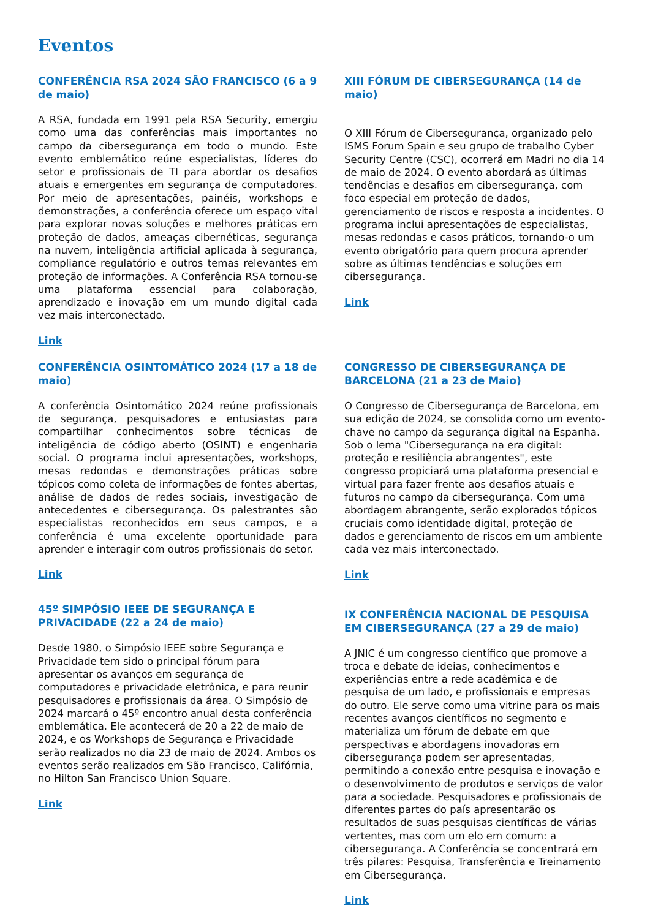Eventos
CONFERÊNCIA RSA 2024 SÃO FRANCISCO (6 a 9 de maio)
A RSA, fundada em 1991 pela RSA Security, emergiu como uma das conferências mais importantes no campo da cibersegurança em todo o mundo. Este evento emblemático reúne especialistas, líderes do setor e profissionais de TI para abordar os desafios atuais e emergentes em segurança de computadores. Por meio de apresentações, painéis, workshops e demonstrações, a conferência oferece um espaço vital para explorar novas soluções e melhores práticas em proteção de dados, ameaças cibernéticas, segurança na nuvem, inteligência artificial aplicada à segurança, compliance regulatório e outros temas relevantes em proteção de informações. A Conferência RSA tornou-se uma plataforma essencial para colaboração, aprendizado e inovação em um mundo digital cada vez mais interconectado.
Link
CONFERÊNCIA OSINTOMÁTICO 2024 (17 a 18 de maio)
A conferência Osintomático 2024 reúne profissionais de segurança, pesquisadores e entusiastas para compartilhar conhecimentos sobre técnicas de inteligência de código aberto (OSINT) e engenharia social. O programa inclui apresentações, workshops, mesas redondas e demonstrações práticas sobre tópicos como coleta de informações de fontes abertas, análise de dados de redes sociais, investigação de antecedentes e cibersegurança. Os palestrantes são especialistas reconhecidos em seus campos, e a conferência é uma excelente oportunidade para aprender e interagir com outros profissionais do setor.
Link
45º SIMPÓSIO IEEE DE SEGURANÇA E PRIVACIDADE (22 a 24 de maio)
Desde 1980, o Simpósio IEEE sobre Segurança e Privacidade tem sido o principal fórum para apresentar os avanços em segurança de computadores e privacidade eletrônica, e para reunir pesquisadores e profissionais da área. O Simpósio de 2024 marcará o 45º encontro anual desta conferência emblemática. Ele acontecerá de 20 a 22 de maio de 2024, e os Workshops de Segurança e Privacidade serão realizados no dia 23 de maio de 2024. Ambos os eventos serão realizados em São Francisco, Califórnia, no Hilton San Francisco Union Square.
Link
XIII FÓRUM DE CIBERSEGURANÇA (14 de maio)
O XIII Fórum de Cibersegurança, organizado pelo ISMS Forum Spain e seu grupo de trabalho Cyber Security Centre (CSC), ocorrerá em Madri no dia 14 de maio de 2024. O evento abordará as últimas tendências e desafios em cibersegurança, com foco especial em proteção de dados, gerenciamento de riscos e resposta a incidentes. O programa inclui apresentações de especialistas, mesas redondas e casos práticos, tornando-o um evento obrigatório para quem procura aprender sobre as últimas tendências e soluções em cibersegurança.
Link
CONGRESSO DE CIBERSEGURANÇA DE BARCELONA (21 a 23 de Maio)
O Congresso de Cibersegurança de Barcelona, em sua edição de 2024, se consolida como um evento-chave no campo da segurança digital na Espanha. Sob o lema "Cibersegurança na era digital: proteção e resiliência abrangentes", este congresso propiciará uma plataforma presencial e virtual para fazer frente aos desafios atuais e futuros no campo da cibersegurança. Com uma abordagem abrangente, serão explorados tópicos cruciais como identidade digital, proteção de dados e gerenciamento de riscos em um ambiente cada vez mais interconectado.
Link
IX CONFERÊNCIA NACIONAL DE PESQUISA EM CIBERSEGURANÇA (27 a 29 de maio)
A JNIC é um congresso científico que promove a troca e debate de ideias, conhecimentos e experiências entre a rede acadêmica e de pesquisa de um lado, e profissionais e empresas do outro. Ele serve como uma vitrine para os mais recentes avanços científicos no segmento e materializa um fórum de debate em que perspectivas e abordagens inovadoras em cibersegurança podem ser apresentadas, permitindo a conexão entre pesquisa e inovação e o desenvolvimento de produtos e serviços de valor para a sociedade. Pesquisadores e profissionais de diferentes partes do país apresentarão os resultados de suas pesquisas científicas de várias vertentes, mas com um elo em comum: a cibersegurança. A Conferência se concentrará em três pilares: Pesquisa, Transferência e Treinamento em Cibersegurança.
Link